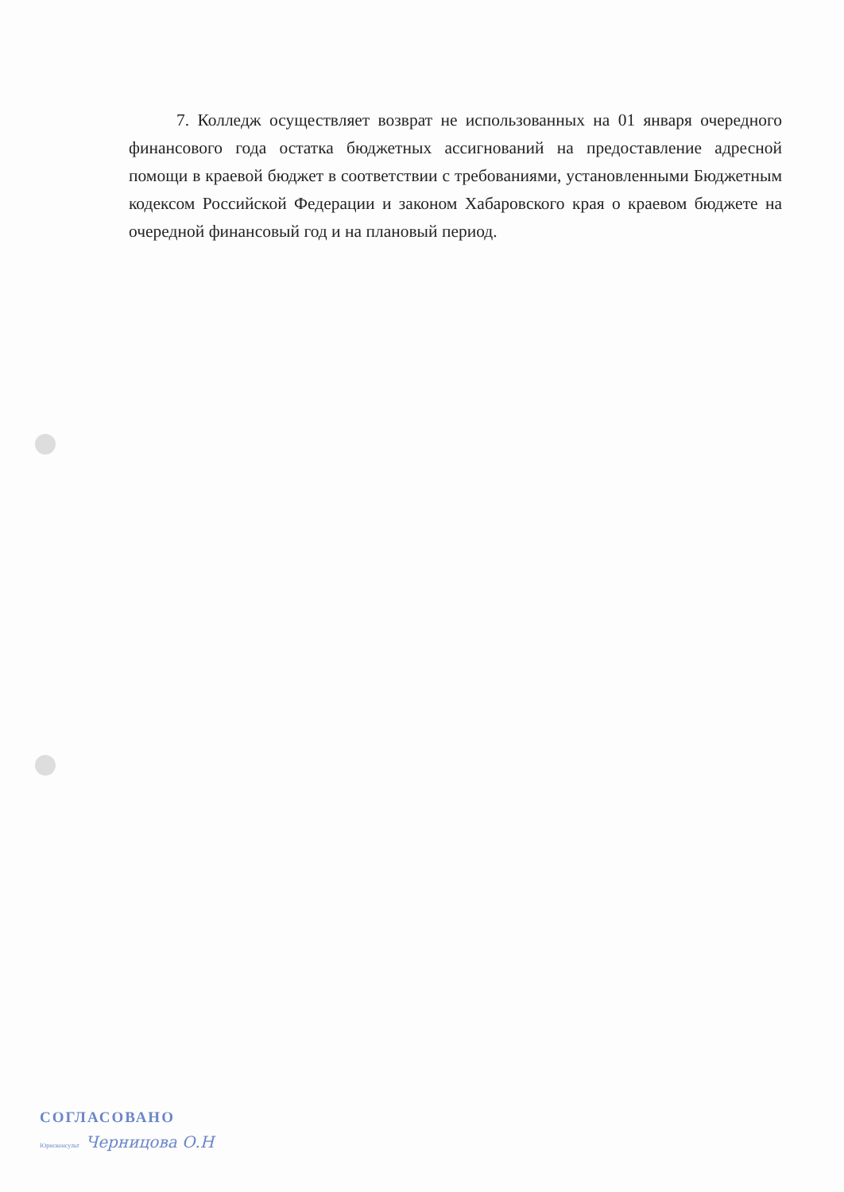7. Колледж осуществляет возврат не использованных на 01 января очередного финансового года остатка бюджетных ассигнований на предоставление адресной помощи в краевой бюджет в соответствии с требованиями, установленными Бюджетным кодексом Российской Федерации и законом Хабаровского края о краевом бюджете на очередной финансовый год и на плановый период.
СОГЛАСОВАНО
Юрисконсульт Черницова О.Н